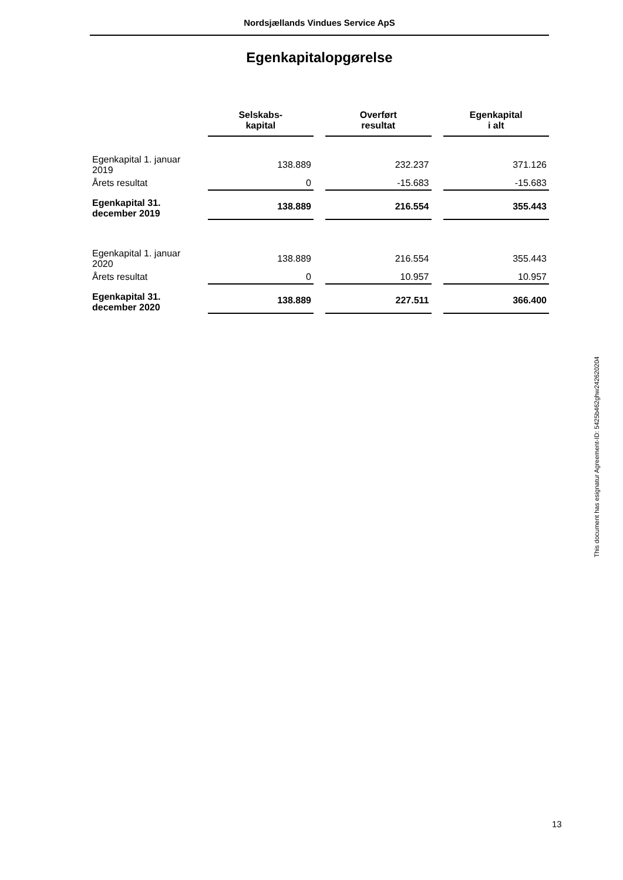Nordsjællands Vindues Service ApS
Egenkapitalopgørelse
| | Selskabs- kapital | Overført resultat | Egenkapital i alt |
| --- | --- | --- | --- |
| Egenkapital 1. januar 2019 | 138.889 | 232.237 | 371.126 |
| Årets resultat | 0 | -15.683 | -15.683 |
| Egenkapital 31. december 2019 | 138.889 | 216.554 | 355.443 |
| Egenkapital 1. januar 2020 | 138.889 | 216.554 | 355.443 |
| Årets resultat | 0 | 10.957 | 10.957 |
| Egenkapital 31. december 2020 | 138.889 | 227.511 | 366.400 |
This document has esignatur Agreement-ID: 5425b462ghw242620204
13